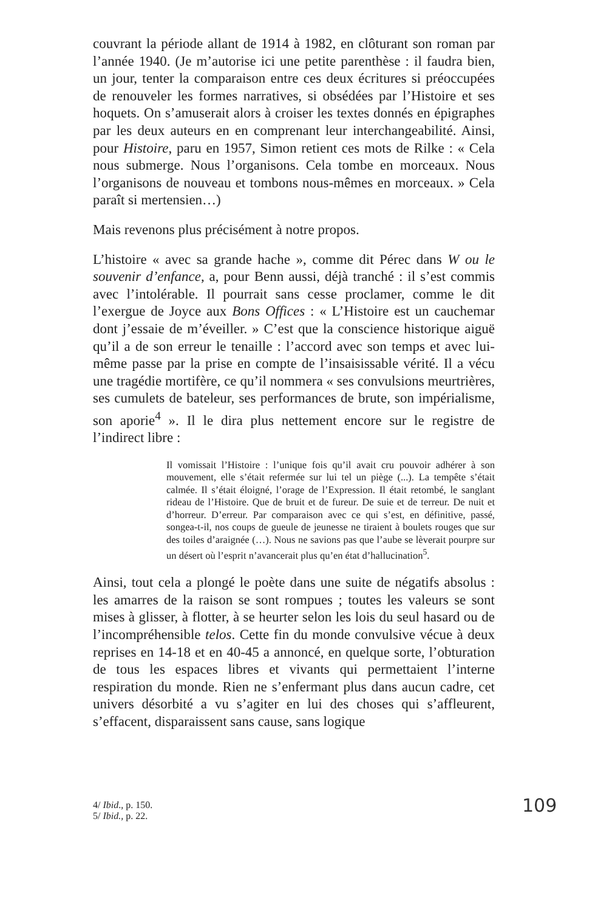couvrant la période allant de 1914 à 1982, en clôturant son roman par l’année 1940. (Je m’autorise ici une petite parenthèse : il faudra bien, un jour, tenter la comparaison entre ces deux écritures si préoccupées de renouveler les formes narratives, si obsédées par l’Histoire et ses hoquets. On s’amuserait alors à croiser les textes donnés en épigraphes par les deux auteurs en en comprenant leur interchangeabilité. Ainsi, pour Histoire, paru en 1957, Simon retient ces mots de Rilke : « Cela nous submerge. Nous l’organisons. Cela tombe en morceaux. Nous l’organisons de nouveau et tombons nous-mêmes en morceaux. » Cela paraît si mertensien…)
Mais revenons plus précisément à notre propos.
L’histoire « avec sa grande hache », comme dit Pérec dans W ou le souvenir d’enfance, a, pour Benn aussi, déjà tranché : il s’est commis avec l’intolérable. Il pourrait sans cesse proclamer, comme le dit l’exergue de Joyce aux Bons Offices : « L’Histoire est un cauchemar dont j’essaie de m’éveiller. » C’est que la conscience historique aiguë qu’il a de son erreur le tenaille : l’accord avec son temps et avec lui-même passe par la prise en compte de l’insaisissable vérité. Il a vécu une tragédie mortifère, ce qu’il nommera « ses convulsions meurtrières, ses cumulets de bateleur, ses performances de brute, son impérialisme, son aporie<sup>4</sup> ». Il le dira plus nettement encore sur le registre de l’indirect libre :
Il vomissait l’Histoire : l’unique fois qu’il avait cru pouvoir adhérer à son mouvement, elle s’était refermée sur lui tel un piège (...). La tempête s’était calmée. Il s’était éloigné, l’orage de l’Expression. Il était retombé, le sanglant rideau de l’Histoire. Que de bruit et de fureur. De suie et de terreur. De nuit et d’horreur. D’erreur. Par comparaison avec ce qui s’est, en définitive, passé, songea-t-il, nos coups de gueule de jeunesse ne tiraient à boulets rouges que sur des toiles d’araignée (…). Nous ne savions pas que l’aube se lèverait pourpre sur un désert où l’esprit n’avancerait plus qu’en état d’hallucination<sup>5</sup>.
Ainsi, tout cela a plongé le poète dans une suite de négatifs absolus : les amarres de la raison se sont rompues ; toutes les valeurs se sont mises à glisser, à flotter, à se heurter selon les lois du seul hasard ou de l’incompréhensible telos. Cette fin du monde convulsive vécue à deux reprises en 14-18 et en 40-45 a annoncé, en quelque sorte, l’obturation de tous les espaces libres et vivants qui permettaient l’interne respiration du monde. Rien ne s’enfermant plus dans aucun cadre, cet univers désorbité a vu s’agiter en lui des choses qui s’affleurent, s’effacent, disparaissent sans cause, sans logique
4/ Ibid., p. 150.
5/ Ibid., p. 22.
109